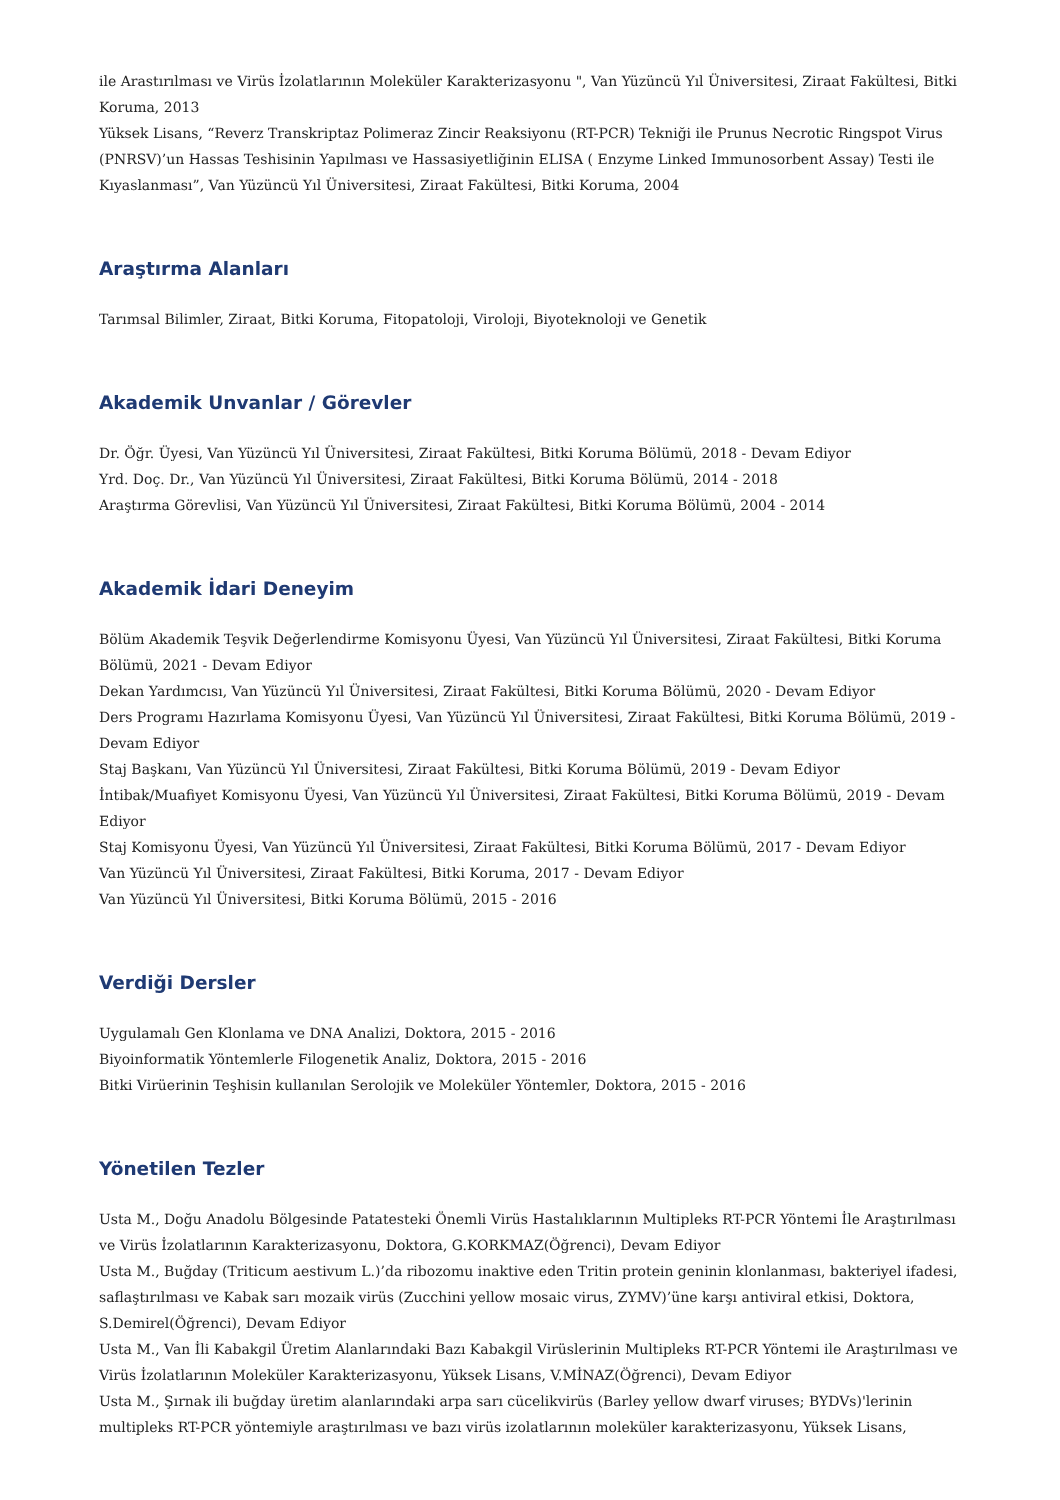ile Arastırılması ve Virüs İzolatlarının Moleküler Karakterizasyonu ", Van Yüzüncü Yıl Üniversitesi, Ziraat Fakültesi, Bitki Koruma, 2013
Yüksek Lisans, “Reverz Transkriptaz Polimeraz Zincir Reaksiyonu (RT-PCR) Tekniği ile Prunus Necrotic Ringspot Virus (PNRSV)’un Hassas Teshisinin Yapılması ve Hassasiyetliğinin ELISA ( Enzyme Linked Immunosorbent Assay) Testi ile Kıyaslanması”, Van Yüzüncü Yıl Üniversitesi, Ziraat Fakültesi, Bitki Koruma, 2004
Araştırma Alanları
Tarımsal Bilimler, Ziraat, Bitki Koruma, Fitopatoloji, Viroloji, Biyoteknoloji ve Genetik
Akademik Unvanlar / Görevler
Dr. Öğr. Üyesi, Van Yüzüncü Yıl Üniversitesi, Ziraat Fakültesi, Bitki Koruma Bölümü, 2018 - Devam Ediyor
Yrd. Doç. Dr., Van Yüzüncü Yıl Üniversitesi, Ziraat Fakültesi, Bitki Koruma Bölümü, 2014 - 2018
Araştırma Görevlisi, Van Yüzüncü Yıl Üniversitesi, Ziraat Fakültesi, Bitki Koruma Bölümü, 2004 - 2014
Akademik İdari Deneyim
Bölüm Akademik Teşvik Değerlendirme Komisyonu Üyesi, Van Yüzüncü Yıl Üniversitesi, Ziraat Fakültesi, Bitki Koruma Bölümü, 2021 - Devam Ediyor
Dekan Yardımcısı, Van Yüzüncü Yıl Üniversitesi, Ziraat Fakültesi, Bitki Koruma Bölümü, 2020 - Devam Ediyor
Ders Programı Hazırlama Komisyonu Üyesi, Van Yüzüncü Yıl Üniversitesi, Ziraat Fakültesi, Bitki Koruma Bölümü, 2019 - Devam Ediyor
Staj Başkanı, Van Yüzüncü Yıl Üniversitesi, Ziraat Fakültesi, Bitki Koruma Bölümü, 2019 - Devam Ediyor
İntibak/Muafiyet Komisyonu Üyesi, Van Yüzüncü Yıl Üniversitesi, Ziraat Fakültesi, Bitki Koruma Bölümü, 2019 - Devam Ediyor
Staj Komisyonu Üyesi, Van Yüzüncü Yıl Üniversitesi, Ziraat Fakültesi, Bitki Koruma Bölümü, 2017 - Devam Ediyor
Van Yüzüncü Yıl Üniversitesi, Ziraat Fakültesi, Bitki Koruma, 2017 - Devam Ediyor
Van Yüzüncü Yıl Üniversitesi, Bitki Koruma Bölümü, 2015 - 2016
Verdiği Dersler
Uygulamalı Gen Klonlama ve DNA Analizi, Doktora, 2015 - 2016
Biyoinformatik Yöntemlerle Filogenetik Analiz, Doktora, 2015 - 2016
Bitki Virüerinin Teşhisin kullanılan Serolojik ve Moleküler Yöntemler, Doktora, 2015 - 2016
Yönetilen Tezler
Usta M., Doğu Anadolu Bölgesinde Patatesteki Önemli Virüs Hastalıklarının Multipleks RT-PCR Yöntemi İle Araştırılması ve Virüs İzolatlarının Karakterizasyonu, Doktora, G.KORKMAZ(Öğrenci), Devam Ediyor
Usta M., Buğday (Triticum aestivum L.)’da ribozomu inaktive eden Tritin protein geninin klonlanması, bakteriyel ifadesi, saflaştırılması ve Kabak sarı mozaik virüs (Zucchini yellow mosaic virus, ZYMV)’üne karşı antiviral etkisi, Doktora, S.Demirel(Öğrenci), Devam Ediyor
Usta M., Van İli Kabakgil Üretim Alanlarındaki Bazı Kabakgil Virüslerinin Multipleks RT-PCR Yöntemi ile Araştırılması ve Virüs İzolatlarının Moleküler Karakterizasyonu, Yüksek Lisans, V.MİNAZ(Öğrenci), Devam Ediyor
Usta M., Şırnak ili buğday üretim alanlarındaki arpa sarı cücelikvirüs (Barley yellow dwarf viruses; BYDVs)'lerinin multipleks RT-PCR yöntemiyle araştırılması ve bazı virüs izolatlarının moleküler karakterizasyonu, Yüksek Lisans,